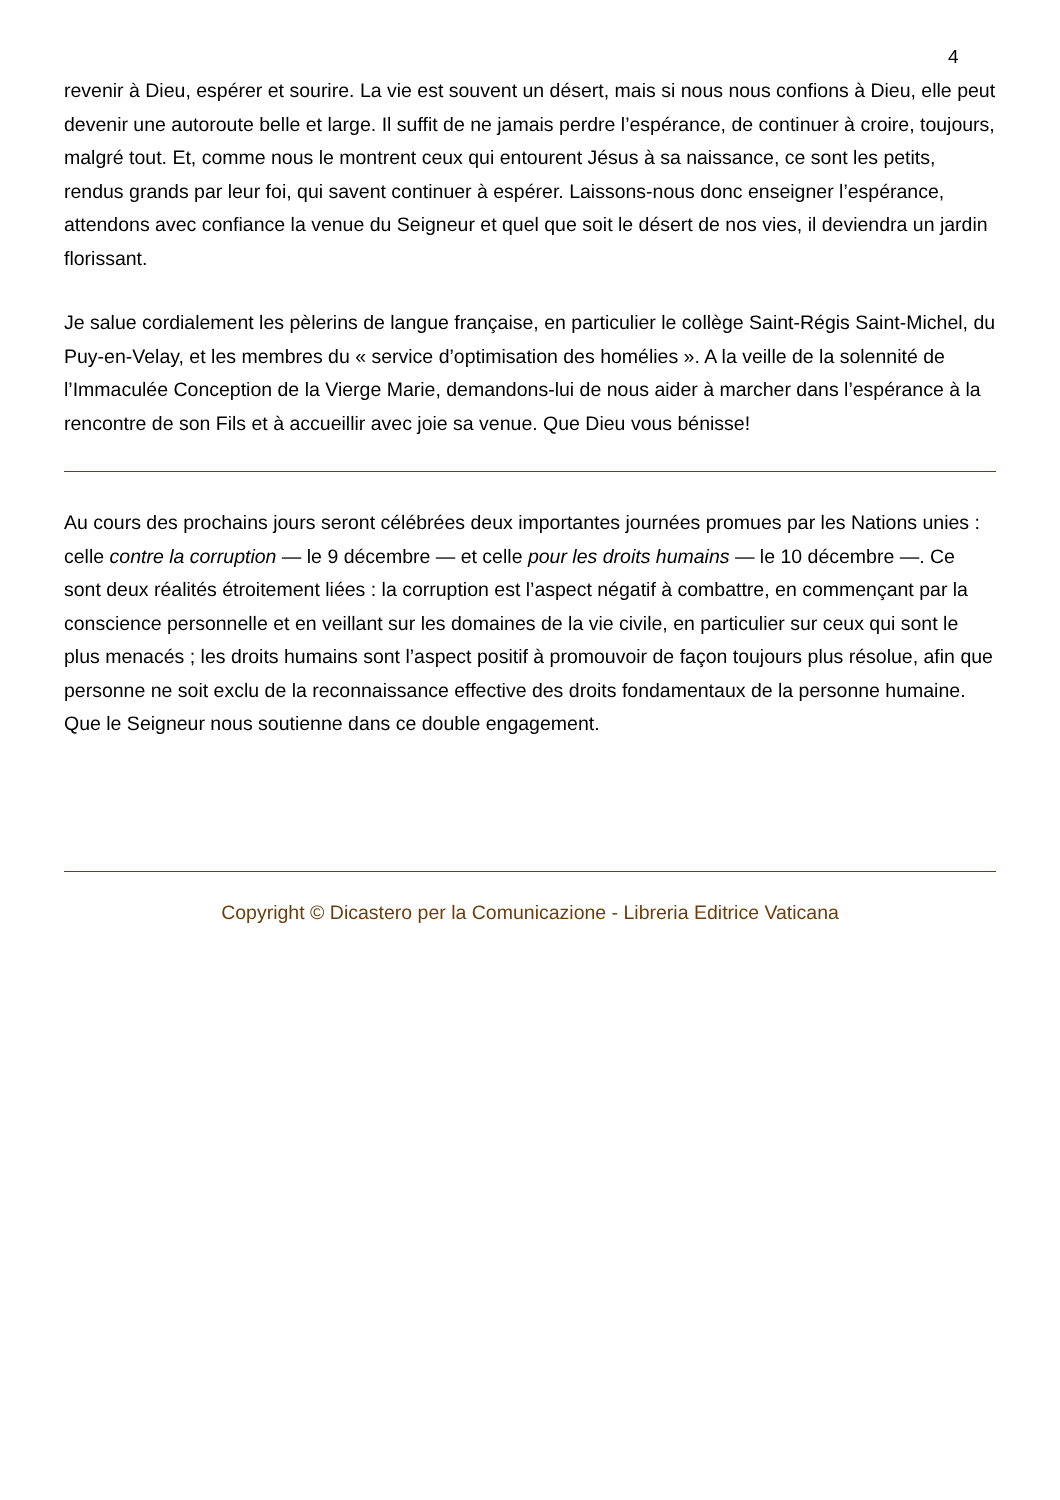4
revenir à Dieu, espérer et sourire. La vie est souvent un désert, mais si nous nous confions à Dieu, elle peut devenir une autoroute belle et large. Il suffit de ne jamais perdre l’espérance, de continuer à croire, toujours, malgré tout. Et, comme nous le montrent ceux qui entourent Jésus à sa naissance, ce sont les petits, rendus grands par leur foi, qui savent continuer à espérer. Laissons-nous donc enseigner l’espérance, attendons avec confiance la venue du Seigneur et quel que soit le désert de nos vies, il deviendra un jardin florissant.
Je salue cordialement les pèlerins de langue française, en particulier le collège Saint-Régis Saint-Michel, du Puy-en-Velay, et les membres du « service d’optimisation des homélies ». A la veille de la solennité de l’Immaculée Conception de la Vierge Marie, demandons-lui de nous aider à marcher dans l’espérance à la rencontre de son Fils et à accueillir avec joie sa venue. Que Dieu vous bénisse!
Au cours des prochains jours seront célébrées deux importantes journées promues par les Nations unies : celle contre la corruption — le 9 décembre — et celle pour les droits humains — le 10 décembre —. Ce sont deux réalités étroitement liées : la corruption est l’aspect négatif à combattre, en commençant par la conscience personnelle et en veillant sur les domaines de la vie civile, en particulier sur ceux qui sont le plus menacés ; les droits humains sont l’aspect positif à promouvoir de façon toujours plus résolue, afin que personne ne soit exclu de la reconnaissance effective des droits fondamentaux de la personne humaine. Que le Seigneur nous soutienne dans ce double engagement.
Copyright © Dicastero per la Comunicazione - Libreria Editrice Vaticana